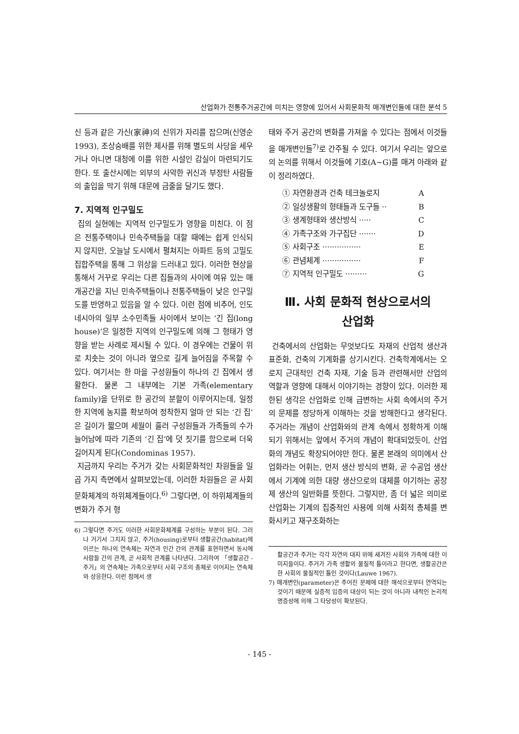산업화가 전통주거공간에 미치는 영향에 있어서 사회문화적 매개변인들에 대한 분석 5
신 등과 같은 가신(家神)의 신위가 자리를 잡으며(신영순 1993), 조상숭배를 위한 제사를 위해 별도의 사당을 세우거나 아니면 대청에 이를 위한 시설인 감실이 마련되기도 한다. 또 출산시에는 외부의 사악한 귀신과 부정탄 사람들의 출입을 막기 위해 대문에 금줄을 달기도 했다.
7. 지역적 인구밀도
집의 실현에는 지역적 인구밀도가 영향을 미친다. 이 점은 전통주택이나 민속주택들을 대할 때에는 쉽게 인식되지 않지만, 오늘날 도시에서 펼쳐지는 아파트 등의 고밀도 집합주택을 통해 그 위상을 드러내고 있다. 이러한 현상을 통해서 거꾸로 우리는 다른 집들과의 사이에 여유 있는 매개공간을 지닌 민속주택들이나 전통주택들이 낮은 인구밀도를 반영하고 있음을 알 수 있다. 이런 점에 비추어, 인도네시아의 일부 소수민족들 사이에서 보이는 ‘긴 집(long house)’은 일정한 지역의 인구밀도에 의해 그 형태가 영향을 받는 사례로 제시될 수 있다. 이 경우에는 건물이 위로 치솟는 것이 아니라 옆으로 길게 늘어짐을 주목할 수 있다. 여기서는 한 마을 구성원들이 하나의 긴 집에서 생활한다. 물론 그 내부에는 기본 가족(elementary family)을 단위로 한 공간의 분할이 이루어지는데, 일정한 지역에 농지를 확보하여 정착한지 얼마 안 되는 ‘긴 집’은 길이가 짧으며 세월이 흘러 구성원들과 가족들의 수가 늘어남에 따라 기존의 ‘긴 집’에 덧 짓기를 함으로써 더욱 길어지게 된다(Condominas 1957).
지금까지 우리는 주거가 갖는 사회문화적인 차원들을 일곱 가지 측면에서 살펴보았는데, 이러한 차원들은 곧 사회문화체계의 하위체계들이다.<sup>6)</sup> 그렇다면, 이 하위체계들의 변화가 주거 형
6) 그렇다면 주거도 이러한 사회문화체계를 구성하는 부분이 된다. 그러나 거기서 그치지 않고, 주거(housing)로부터 생활공간(habitat)에 이르는 하나의 연속체는 자연과 인간 간의 관계를 표현하면서 동시에 사람들 간의 관계, 곧 사회적 관계를 나타낸다. 그리하여 「생활공간 -주거」의 연속체는 가족으로부터 사회 구조의 총체로 이어지는 연속체와 상응한다. 이런 점에서 생
태와 주거 공간의 변화를 가져올 수 있다는 점에서 이것들을 매개변인들<sup>7)</sup>로 간주될 수 있다. 여기서 우리는 앞으로의 논의를 위해서 이것들에 기호(A~G)를 매겨 아래와 같이 정리하였다.
① 자연환경과 건축 테크놀로지 A
② 일상생활의 형태들과 도구들 ·· B
③ 생계형태와 생산방식 ····· C
④ 가족구조와 가구집단 ······· D
⑤ 사회구조 ················ E
⑥ 관념체계 ················ F
⑦ 지역적 인구밀도 ········· G
Ⅲ. 사회 문화적 현상으로서의
산업화
건축에서의 산업화는 무엇보다도 자재의 산업적 생산과 표준화, 건축의 기계화를 상기시킨다. 건축학계에서는 오로지 근대적인 건축 자재, 기술 등과 관련해서만 산업의 역할과 영향에 대해서 이야기하는 경향이 있다. 이러한 제한된 생각은 산업화로 인해 급변하는 사회 속에서의 주거의 문제를 정당하게 이해하는 것을 방해한다고 생각된다. 주거라는 개념이 산업화와의 관계 속에서 정확하게 이해되기 위해서는 앞에서 주거의 개념이 확대되었듯이, 산업화의 개념도 확장되어야만 한다. 물론 본래의 의미에서 산업화라는 어휘는, 먼저 생산 방식의 변화, 곧 수공업 생산에서 기계에 의한 대량 생산으로의 대체를 야기하는 공장제 생산의 일반화를 뜻한다. 그렇지만, 좀 더 넓은 의미로 산업화는 기계의 집중적인 사용에 의해 사회적 총체를 변화시키고 재구조화하는
활공간과 주거는 각각 자연의 대지 위에 새겨진 사회와 가족에 대한 이미지들이다. 주거가 가족 생활의 물질적 틀이라고 한다면, 생활공간은 한 사회의 물질적인 틀인 것이다(Lauwe 1967).
7) 매개변인(parameter)은 주어진 문제에 대한 해석으로부터 연역되는 것이기 때문에 실증적 입증의 대상이 되는 것이 아니라 내적인 논리적 명증성에 의해 그 타당성이 확보된다.
- 145 -